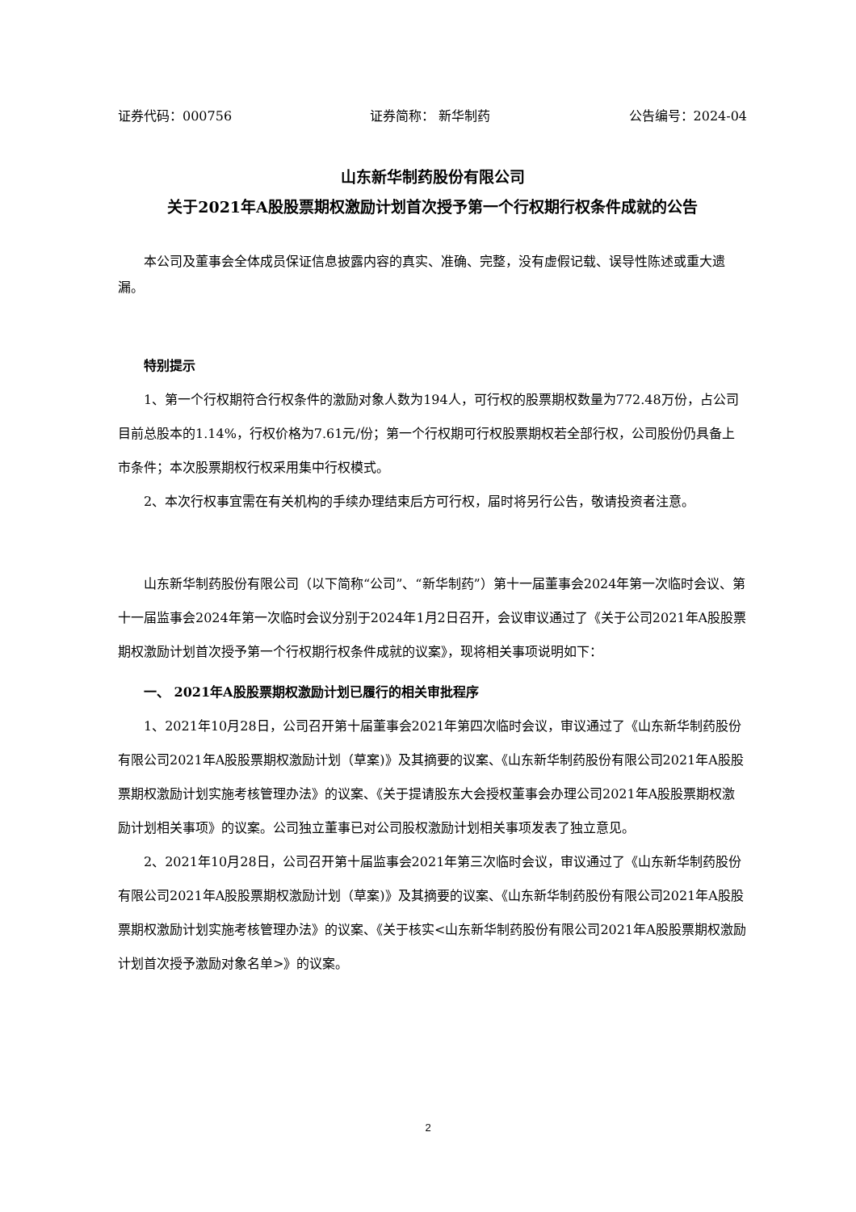证券代码：000756 证券简称： 新华制药 公告编号：2024-04
山东新华制药股份有限公司
关于2021年A股股票期权激励计划首次授予第一个行权期行权条件成就的公告
本公司及董事会全体成员保证信息披露内容的真实、准确、完整，没有虚假记载、误导性陈述或重大遗漏。
特别提示
1、第一个行权期符合行权条件的激励对象人数为194人，可行权的股票期权数量为772.48万份，占公司目前总股本的1.14%，行权价格为7.61元/份；第一个行权期可行权股票期权若全部行权，公司股份仍具备上市条件；本次股票期权行权采用集中行权模式。
2、本次行权事宜需在有关机构的手续办理结束后方可行权，届时将另行公告，敬请投资者注意。
山东新华制药股份有限公司（以下简称“公司”、“新华制药”）第十一届董事会2024年第一次临时会议、第十一届监事会2024年第一次临时会议分别于2024年1月2日召开，会议审议通过了《关于公司2021年A股股票期权激励计划首次授予第一个行权期行权条件成就的议案》，现将相关事项说明如下：
一、 2021年A股股票期权激励计划已履行的相关审批程序
1、2021年10月28日，公司召开第十届董事会2021年第四次临时会议，审议通过了《山东新华制药股份有限公司2021年A股股票期权激励计划（草案)》及其摘要的议案、《山东新华制药股份有限公司2021年A股股票期权激励计划实施考核管理办法》的议案、《关于提请股东大会授权董事会办理公司2021年A股股票期权激励计划相关事项》的议案。公司独立董事已对公司股权激励计划相关事项发表了独立意见。
2、2021年10月28日，公司召开第十届监事会2021年第三次临时会议，审议通过了《山东新华制药股份有限公司2021年A股股票期权激励计划（草案)》及其摘要的议案、《山东新华制药股份有限公司2021年A股股票期权激励计划实施考核管理办法》的议案、《关于核实<山东新华制药股份有限公司2021年A股股票期权激励计划首次授予激励对象名单>》的议案。
2